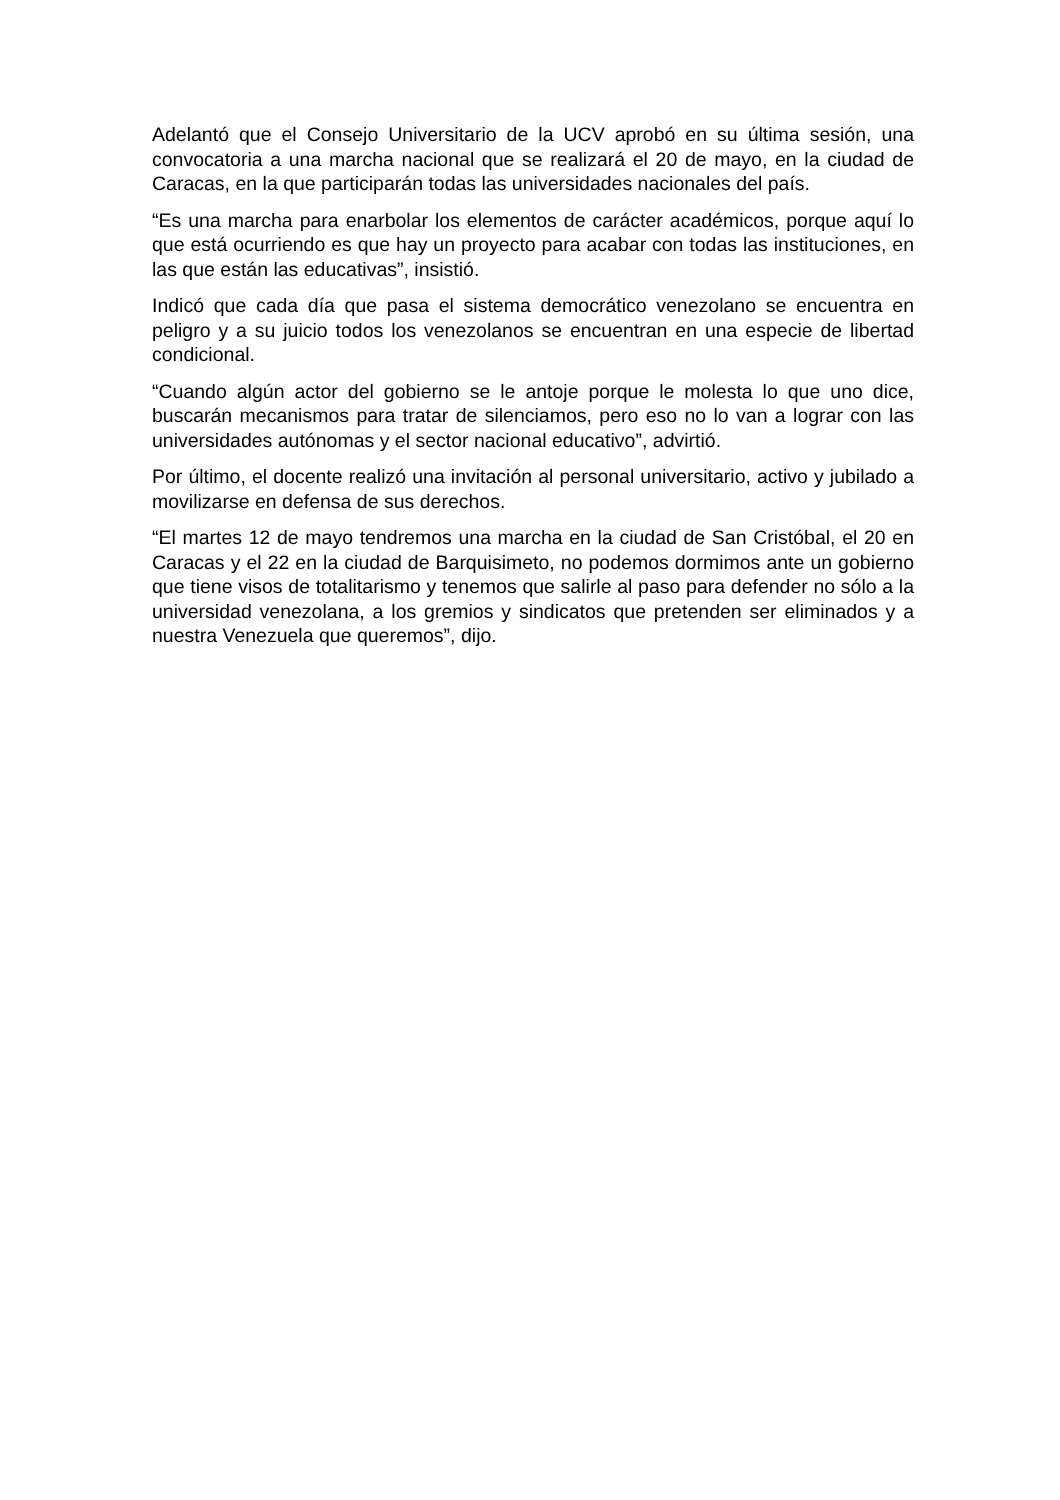Adelantó que el Consejo Universitario de la UCV aprobó en su última sesión, una convocatoria a una marcha nacional que se realizará el 20 de mayo, en la ciudad de Caracas, en la que participarán todas las universidades nacionales del país.
“Es una marcha para enarbolar los elementos de carácter académicos, porque aquí lo que está ocurriendo es que hay un proyecto para acabar con todas las instituciones, en las que están las educativas”, insistió.
Indicó que cada día que pasa el sistema democrático venezolano se encuentra en peligro y a su juicio todos los venezolanos se encuentran en una especie de libertad condicional.
“Cuando algún actor del gobierno se le antoje porque le molesta lo que uno dice, buscarán mecanismos para tratar de silenciamos, pero eso no lo van a lograr con las universidades autónomas y el sector nacional educativo”, advirtió.
Por último, el docente realizó una invitación al personal universitario, activo y jubilado a movilizarse en defensa de sus derechos.
“El martes 12 de mayo tendremos una marcha en la ciudad de San Cristóbal, el 20 en Caracas y el 22 en la ciudad de Barquisimeto, no podemos dormimos ante un gobierno que tiene visos de totalitarismo y tenemos que salirle al paso para defender no sólo a la universidad venezolana, a los gremios y sindicatos que pretenden ser eliminados y a nuestra Venezuela que queremos”, dijo.